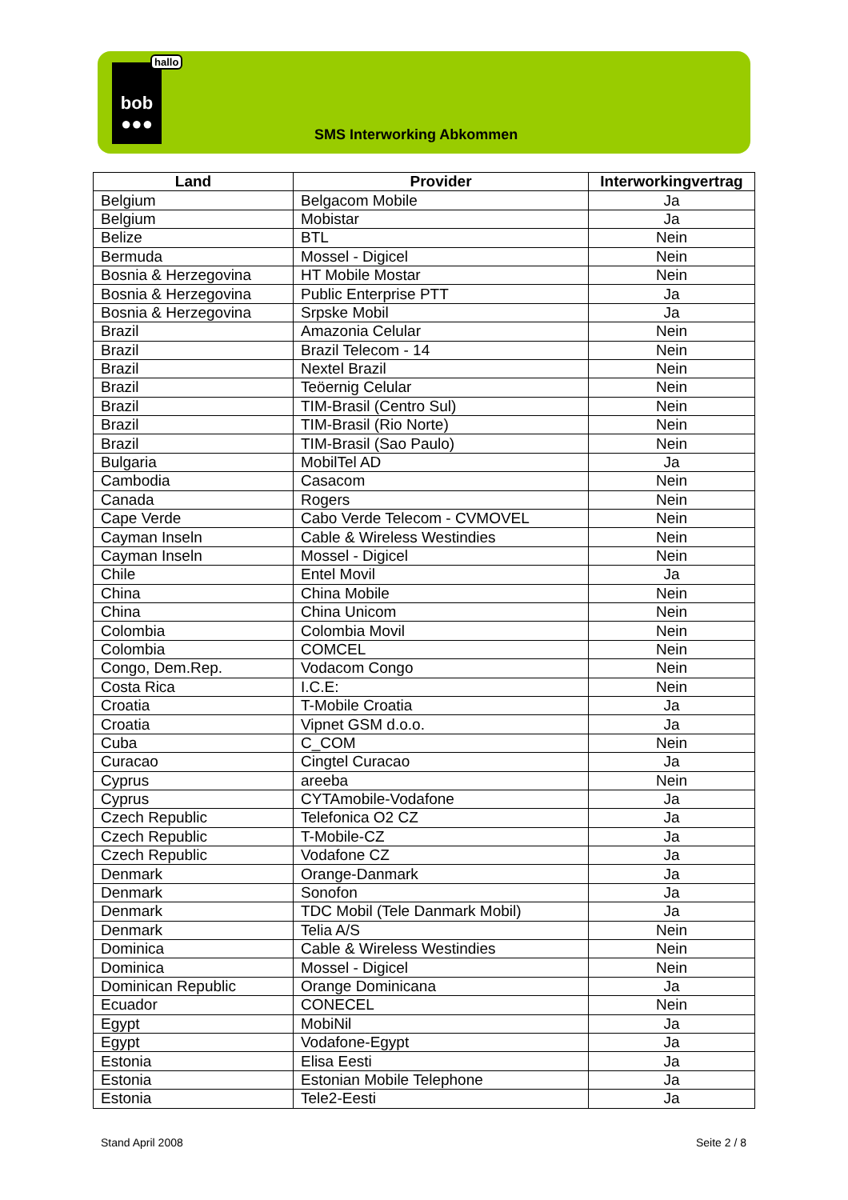bob
●●●
hallo
SMS Interworking Abkommen
| Land | Provider | Interworkingvertrag |
| --- | --- | --- |
| Belgium | Belgacom Mobile | Ja |
| Belgium | Mobistar | Ja |
| Belize | BTL | Nein |
| Bermuda | Mossel - Digicel | Nein |
| Bosnia & Herzegovina | HT Mobile Mostar | Nein |
| Bosnia & Herzegovina | Public Enterprise PTT | Ja |
| Bosnia & Herzegovina | Srpske Mobil | Ja |
| Brazil | Amazonia Celular | Nein |
| Brazil | Brazil Telecom - 14 | Nein |
| Brazil | Nextel Brazil | Nein |
| Brazil | Teöernig Celular | Nein |
| Brazil | TIM-Brasil (Centro Sul) | Nein |
| Brazil | TIM-Brasil (Rio Norte) | Nein |
| Brazil | TIM-Brasil (Sao Paulo) | Nein |
| Bulgaria | MobilTel AD | Ja |
| Cambodia | Casacom | Nein |
| Canada | Rogers | Nein |
| Cape Verde | Cabo Verde Telecom - CVMOVEL | Nein |
| Cayman Inseln | Cable & Wireless Westindies | Nein |
| Cayman Inseln | Mossel - Digicel | Nein |
| Chile | Entel Movil | Ja |
| China | China Mobile | Nein |
| China | China Unicom | Nein |
| Colombia | Colombia Movil | Nein |
| Colombia | COMCEL | Nein |
| Congo, Dem.Rep. | Vodacom Congo | Nein |
| Costa Rica | I.C.E: | Nein |
| Croatia | T-Mobile Croatia | Ja |
| Croatia | Vipnet GSM d.o.o. | Ja |
| Cuba | C_COM | Nein |
| Curacao | Cingtel Curacao | Ja |
| Cyprus | areeba | Nein |
| Cyprus | CYTAmobile-Vodafone | Ja |
| Czech Republic | Telefonica O2 CZ | Ja |
| Czech Republic | T-Mobile-CZ | Ja |
| Czech Republic | Vodafone CZ | Ja |
| Denmark | Orange-Danmark | Ja |
| Denmark | Sonofon | Ja |
| Denmark | TDC Mobil (Tele Danmark Mobil) | Ja |
| Denmark | Telia A/S | Nein |
| Dominica | Cable & Wireless Westindies | Nein |
| Dominica | Mossel - Digicel | Nein |
| Dominican Republic | Orange Dominicana | Ja |
| Ecuador | CONECEL | Nein |
| Egypt | MobiNil | Ja |
| Egypt | Vodafone-Egypt | Ja |
| Estonia | Elisa Eesti | Ja |
| Estonia | Estonian Mobile Telephone | Ja |
| Estonia | Tele2-Eesti | Ja |
Stand April 2008 Seite 2 / 8